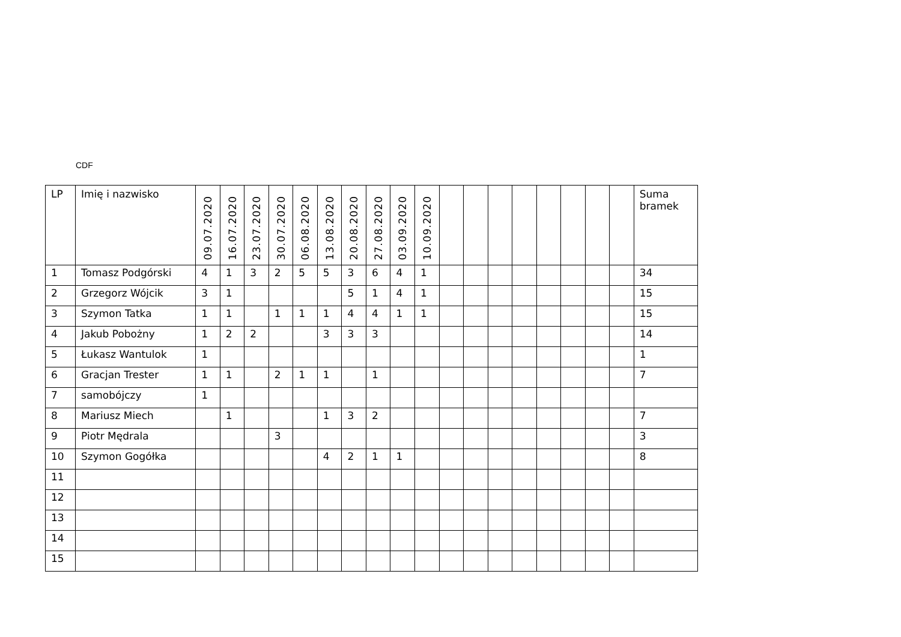CDF
| LP | Imię i nazwisko | 09.07.2020 | 16.07.2020 | 23.07.2020 | 30.07.2020 | 06.08.2020 | 13.08.2020 | 20.08.2020 | 27.08.2020 | 03.09.2020 | 10.09.2020 | | | | | | | | | Suma bramek |
| --- | --- | --- | --- | --- | --- | --- | --- | --- | --- | --- | --- | --- | --- | --- | --- | --- | --- | --- | --- | --- |
| 1 | Tomasz Podgórski | 4 | 1 | 3 | 2 | 5 | 5 | 3 | 6 | 4 | 1 | | | | | | | | | 34 |
| 2 | Grzegorz Wójcik | 3 | 1 | | | | | 5 | 1 | 4 | 1 | | | | | | | | | 15 |
| 3 | Szymon Tatka | 1 | 1 | | 1 | 1 | 1 | 4 | 4 | 1 | 1 | | | | | | | | | 15 |
| 4 | Jakub Pobożny | 1 | 2 | 2 | | | 3 | 3 | 3 | | | | | | | | | | | 14 |
| 5 | Łukasz Wantulok | 1 | | | | | | | | | | | | | | | | | | 1 |
| 6 | Gracjan Trester | 1 | 1 | | 2 | 1 | 1 | | 1 | | | | | | | | | | | 7 |
| 7 | samobójczy | 1 | | | | | | | | | | | | | | | | | | |
| 8 | Mariusz Miech | | 1 | | | | 1 | 3 | 2 | | | | | | | | | | | 7 |
| 9 | Piotr Mędrala | | | | 3 | | | | | | | | | | | | | | | 3 |
| 10 | Szymon Gogółka | | | | | | 4 | 2 | 1 | 1 | | | | | | | | | | 8 |
| 11 | | | | | | | | | | | | | | | | | | | | |
| 12 | | | | | | | | | | | | | | | | | | | | |
| 13 | | | | | | | | | | | | | | | | | | | | |
| 14 | | | | | | | | | | | | | | | | | | | | |
| 15 | | | | | | | | | | | | | | | | | | | | |